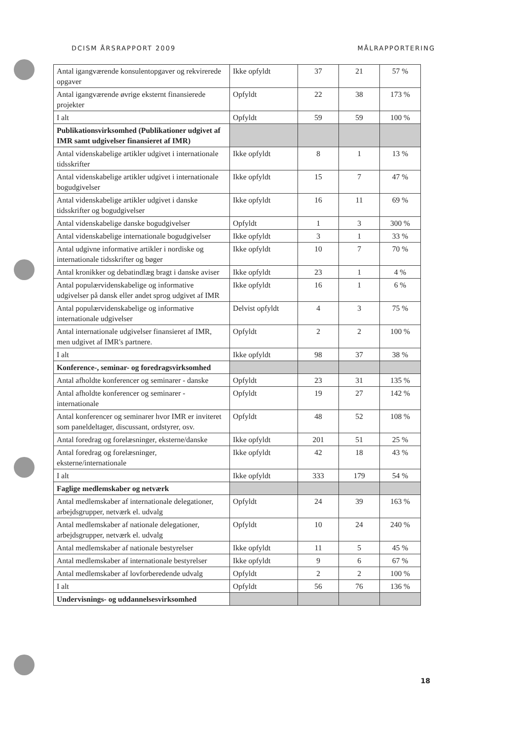DCISM ÅRSRAPPORT 2009 MÅLRAPPORTERING
| Antal igangværende konsulentopgaver og rekvirerede opgaver | Ikke opfyldt | 37 | 21 | 57 % |
| Antal igangværende øvrige eksternt finansierede projekter | Opfyldt | 22 | 38 | 173 % |
| I alt | Opfyldt | 59 | 59 | 100 % |
| Publikationsvirksomhed (Publikationer udgivet af IMR samt udgivelser finansieret af IMR) | | | | |
| Antal videnskabelige artikler udgivet i internationale tidsskrifter | Ikke opfyldt | 8 | 1 | 13 % |
| Antal videnskabelige artikler udgivet i internationale bogudgivelser | Ikke opfyldt | 15 | 7 | 47 % |
| Antal videnskabelige artikler udgivet i danske tidsskrifter og bogudgivelser | Ikke opfyldt | 16 | 11 | 69 % |
| Antal videnskabelige danske bogudgivelser | Opfyldt | 1 | 3 | 300 % |
| Antal videnskabelige internationale bogudgivelser | Ikke opfyldt | 3 | 1 | 33 % |
| Antal udgivne informative artikler i nordiske og internationale tidsskrifter og bøger | Ikke opfyldt | 10 | 7 | 70 % |
| Antal kronikker og debatindlæg bragt i danske aviser | Ikke opfyldt | 23 | 1 | 4 % |
| Antal populærvidenskabelige og informative udgivelser på dansk eller andet sprog udgivet af IMR | Ikke opfyldt | 16 | 1 | 6 % |
| Antal populærvidenskabelige og informative internationale udgivelser | Delvist opfyldt | 4 | 3 | 75 % |
| Antal internationale udgivelser finansieret af IMR, men udgivet af IMR's partnere. | Opfyldt | 2 | 2 | 100 % |
| I alt | Ikke opfyldt | 98 | 37 | 38 % |
| Konference-, seminar- og foredragsvirksomhed | | | | |
| Antal afholdte konferencer og seminarer - danske | Opfyldt | 23 | 31 | 135 % |
| Antal afholdte konferencer og seminarer - internationale | Opfyldt | 19 | 27 | 142 % |
| Antal konferencer og seminarer hvor IMR er inviteret som paneldeltager, discussant, ordstyrer, osv. | Opfyldt | 48 | 52 | 108 % |
| Antal foredrag og forelæsninger, eksterne/danske | Ikke opfyldt | 201 | 51 | 25 % |
| Antal foredrag og forelæsninger, eksterne/internationale | Ikke opfyldt | 42 | 18 | 43 % |
| I alt | Ikke opfyldt | 333 | 179 | 54 % |
| Faglige medlemskaber og netværk | | | | |
| Antal medlemskaber af internationale delegationer, arbejdsgrupper, netværk el. udvalg | Opfyldt | 24 | 39 | 163 % |
| Antal medlemskaber af nationale delegationer, arbejdsgrupper, netværk el. udvalg | Opfyldt | 10 | 24 | 240 % |
| Antal medlemskaber af nationale bestyrelser | Ikke opfyldt | 11 | 5 | 45 % |
| Antal medlemskaber af internationale bestyrelser | Ikke opfyldt | 9 | 6 | 67 % |
| Antal medlemskaber af lovforberedende udvalg | Opfyldt | 2 | 2 | 100 % |
| I alt | Opfyldt | 56 | 76 | 136 % |
| Undervisnings- og uddannelsesvirksomhed | | | | |
18